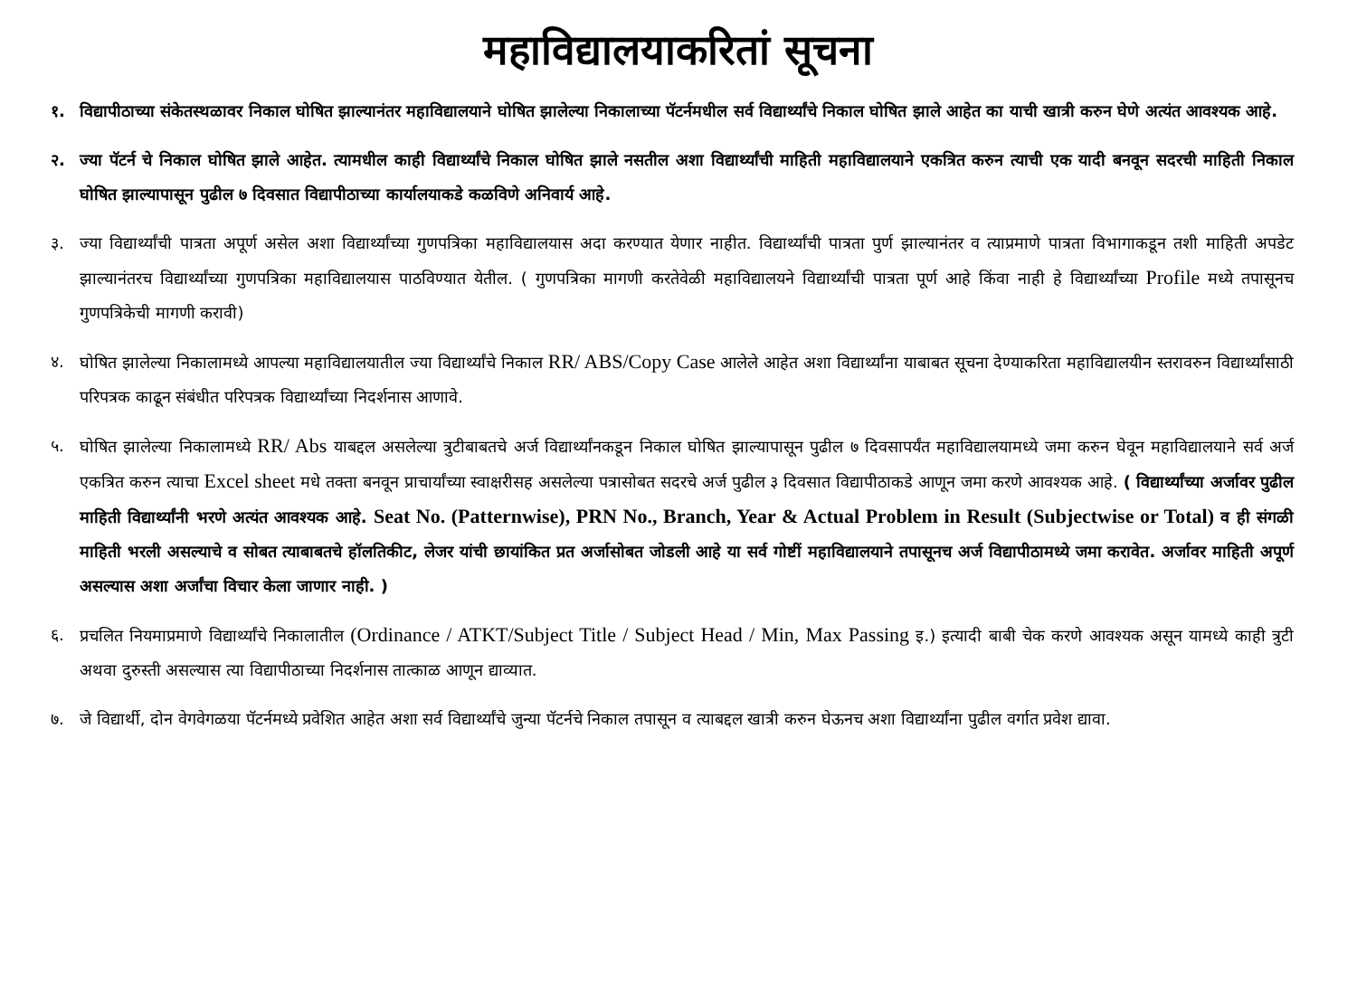महाविद्यालयाकरितां सूचना
१. विद्यापीठाच्या संकेतस्थळावर निकाल घोषित झाल्यानंतर महाविद्यालयाने घोषित झालेल्या निकालाच्या पॅटर्नमधील सर्व विद्यार्थ्यांचे निकाल घोषित झाले आहेत का याची खात्री करुन घेणे अत्यंत आवश्यक आहे.
२. ज्या पॅटर्न चे निकाल घोषित झाले आहेत. त्यामधील काही विद्यार्थ्यांचे निकाल घोषित झाले नसतील अशा विद्यार्थ्यांची माहिती महाविद्यालयाने एकत्रित करुन त्याची एक यादी बनवून सदरची माहिती निकाल घोषित झाल्यापासून पुढील ७ दिवसात विद्यापीठाच्या कार्यालयाकडे कळविणे अनिवार्य आहे.
३. ज्या विद्यार्थ्यांची पात्रता अपूर्ण असेल अशा विद्यार्थ्यांच्या गुणपत्रिका महाविद्यालयास अदा करण्यात येणार नाहीत. विद्यार्थ्यांची पात्रता पुर्ण झाल्यानंतर व त्याप्रमाणे पात्रता विभागाकडून तशी माहिती अपडेट झाल्यानंतरच विद्यार्थ्यांच्या गुणपत्रिका महाविद्यालयास पाठविण्यात येतील. ( गुणपत्रिका मागणी करतेवेळी महाविद्यालयने विद्यार्थ्यांची पात्रता पूर्ण आहे किंवा नाही हे विद्यार्थ्यांच्या Profile मध्ये तपासूनच गुणपत्रिकेची मागणी करावी)
४. घोषित झालेल्या निकालामध्ये आपल्या महाविद्यालयातील ज्या विद्यार्थ्यांचे निकाल RR/ ABS/Copy Case आलेले आहेत अशा विद्यार्थ्यांना याबाबत सूचना देण्याकरिता महाविद्यालयीन स्तरावरुन विद्यार्थ्यांसाठी परिपत्रक काढून संबंधीत परिपत्रक विद्यार्थ्यांच्या निदर्शनास आणावे.
५. घोषित झालेल्या निकालामध्ये RR/ Abs याबद्दल असलेल्या त्रुटीबाबतचे अर्ज विद्यार्थ्यांनकडून निकाल घोषित झाल्यापासून पुढील ७ दिवसापर्यंत महाविद्यालयामध्ये जमा करुन घेवून महाविद्यालयाने सर्व अर्ज एकत्रित करुन त्याचा Excel sheet मधे तक्ता बनवून प्राचार्यांच्या स्वाक्षरीसह असलेल्या पत्रासोबत सदरचे अर्ज पुढील ३ दिवसात विद्यापीठाकडे आणून जमा करणे आवश्यक आहे. ( विद्यार्थ्यांच्या अर्जावर पुढील माहिती विद्यार्थ्यांनी भरणे अत्यंत आवश्यक आहे. Seat No. (Patternwise), PRN No., Branch, Year & Actual Problem in Result (Subjectwise or Total) व ही संगळी माहिती भरली असल्याचे व सोबत त्याबाबतचे हॉलतिकीट, लेजर यांची छायांकित प्रत अर्जासोबत जोडली आहे या सर्व गोष्टीं महाविद्यालयाने तपासूनच अर्ज विद्यापीठामध्ये जमा करावेत. अर्जावर माहिती अपूर्ण असल्यास अशा अर्जांचा विचार केला जाणार नाही. )
६. प्रचलित नियमाप्रमाणे विद्यार्थ्यांचे निकालातील (Ordinance / ATKT/Subject Title / Subject Head / Min, Max Passing इ.) इत्यादी बाबी चेक करणे आवश्यक असून यामध्ये काही त्रुटी अथवा दुरुस्ती असल्यास त्या विद्यापीठाच्या निदर्शनास तात्काळ आणून द्याव्यात.
७. जे विद्यार्थी, दोन वेगवेगळया पॅटर्नमध्ये प्रवेशित आहेत अशा सर्व विद्यार्थ्यांचे जुन्या पॅटर्नचे निकाल तपासून व त्याबद्दल खात्री करुन घेऊनच अशा विद्यार्थ्यांना पुढील वर्गात प्रवेश द्यावा.